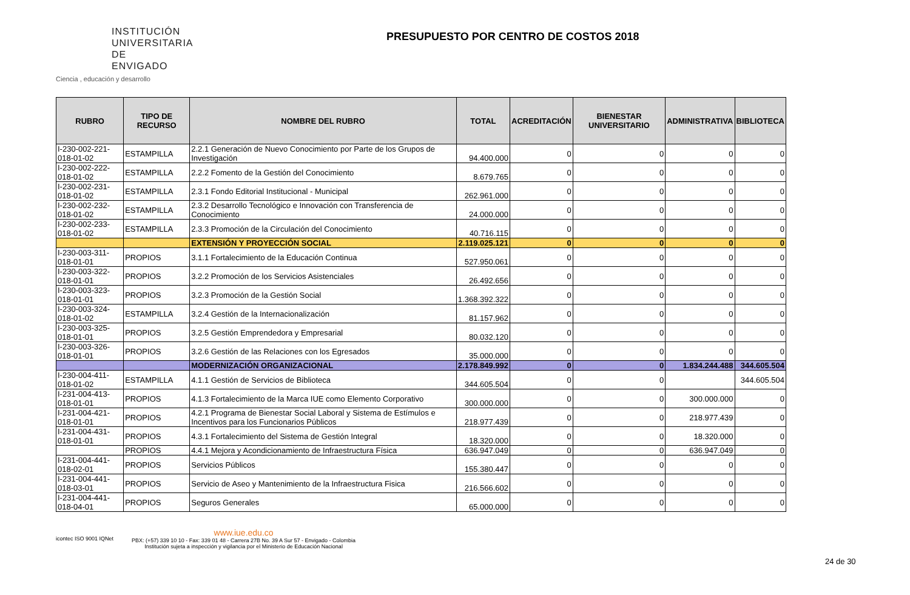INSTITUCIÓN
UNIVERSITARIA
DE ENVIGADO
Ciencia , educación y desarrollo
PRESUPUESTO POR CENTRO DE COSTOS 2018
| RUBRO | TIPO DE RECURSO | NOMBRE DEL RUBRO | TOTAL | ACREDITACIÓN | BIENESTAR UNIVERSITARIO | ADMINISTRATIVA | BIBLIOTECA |
| --- | --- | --- | --- | --- | --- | --- | --- |
| I-230-002-221-018-01-02 | ESTAMPILLA | 2.2.1 Generación de Nuevo Conocimiento por Parte de los Grupos de Investigación | 94.400.000 | 0 | 0 | 0 | 0 |
| I-230-002-222-018-01-02 | ESTAMPILLA | 2.2.2 Fomento de la Gestión del Conocimiento | 8.679.765 | 0 | 0 | 0 | 0 |
| I-230-002-231-018-01-02 | ESTAMPILLA | 2.3.1 Fondo Editorial Institucional - Municipal | 262.961.000 | 0 | 0 | 0 | 0 |
| I-230-002-232-018-01-02 | ESTAMPILLA | 2.3.2 Desarrollo Tecnológico e Innovación con Transferencia de Conocimiento | 24.000.000 | 0 | 0 | 0 | 0 |
| I-230-002-233-018-01-02 | ESTAMPILLA | 2.3.3 Promoción de la Circulación del Conocimiento | 40.716.115 | 0 | 0 | 0 | 0 |
| | | EXTENSIÓN Y PROYECCIÓN SOCIAL | 2.119.025.121 | 0 | 0 | 0 | 0 |
| I-230-003-311-018-01-01 | PROPIOS | 3.1.1 Fortalecimiento de la Educación Continua | 527.950.061 | 0 | 0 | 0 | 0 |
| I-230-003-322-018-01-01 | PROPIOS | 3.2.2 Promoción de los Servicios Asistenciales | 26.492.656 | 0 | 0 | 0 | 0 |
| I-230-003-323-018-01-01 | PROPIOS | 3.2.3 Promoción de la Gestión Social | 1.368.392.322 | 0 | 0 | 0 | 0 |
| I-230-003-324-018-01-02 | ESTAMPILLA | 3.2.4 Gestión de la Internacionalización | 81.157.962 | 0 | 0 | 0 | 0 |
| I-230-003-325-018-01-01 | PROPIOS | 3.2.5 Gestión Emprendedora y Empresarial | 80.032.120 | 0 | 0 | 0 | 0 |
| I-230-003-326-018-01-01 | PROPIOS | 3.2.6 Gestión de las Relaciones con los Egresados | 35.000.000 | 0 | 0 | 0 | 0 |
| | | MODERNIZACIÓN ORGANIZACIONAL | 2.178.849.992 | 0 | 0 | 1.834.244.488 | 344.605.504 |
| I-230-004-411-018-01-02 | ESTAMPILLA | 4.1.1 Gestión de Servicios de Biblioteca | 344.605.504 | 0 | 0 | | 344.605.504 |
| I-231-004-413-018-01-01 | PROPIOS | 4.1.3 Fortalecimiento de la Marca IUE como Elemento Corporativo | 300.000.000 | 0 | 0 | 300.000.000 | 0 |
| I-231-004-421-018-01-01 | PROPIOS | 4.2.1 Programa de Bienestar Social Laboral y Sistema de Estímulos e Incentivos para los Funcionarios Públicos | 218.977.439 | 0 | 0 | 218.977.439 | 0 |
| I-231-004-431-018-01-01 | PROPIOS | 4.3.1 Fortalecimiento del Sistema de Gestión Integral | 18.320.000 | 0 | 0 | 18.320.000 | 0 |
| | PROPIOS | 4.4.1 Mejora y Acondicionamiento de Infraestructura Física | 636.947.049 | 0 | 0 | 636.947.049 | 0 |
| I-231-004-441-018-02-01 | PROPIOS | Servicios Públicos | 155.380.447 | 0 | 0 | 0 | 0 |
| I-231-004-441-018-03-01 | PROPIOS | Servicio de Aseo y Mantenimiento de la Infraestructura Fisica | 216.566.602 | 0 | 0 | 0 | 0 |
| I-231-004-441-018-04-01 | PROPIOS | Seguros Generales | 65.000.000 | 0 | 0 | 0 | 0 |
icontec ISO 9001 IQNet
www.iue.edu.co
PBX: (+57) 339 10 10 - Fax: 339 01 48 - Carrera 27B No. 39 A Sur 57 - Envigado - Colombia
Institución sujeta a inspección y vigilancia por el Ministerio de Educación Nacional
24 de 30